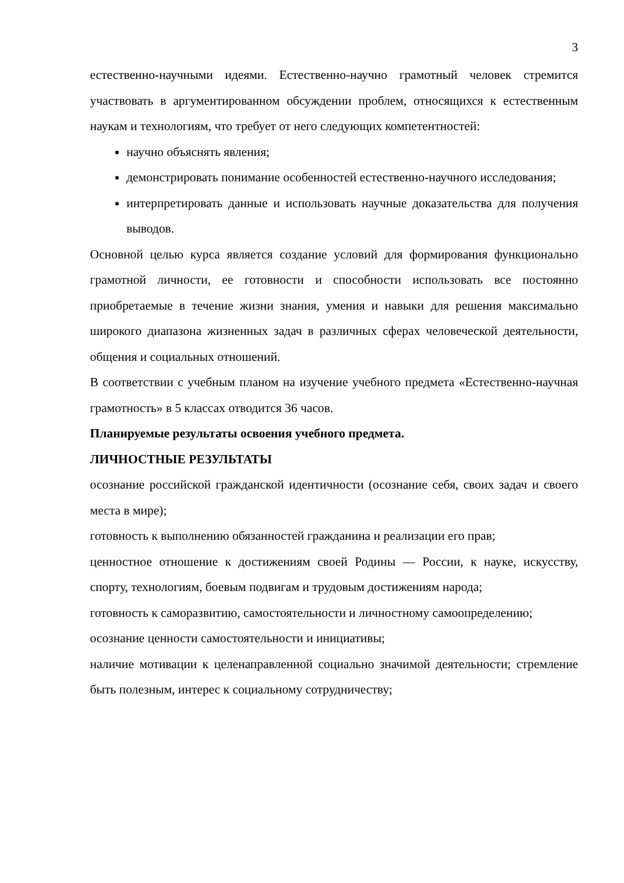3
естественно-научными идеями. Естественно-научно грамотный человек стремится участвовать в аргументированном обсуждении проблем, относящихся к естественным наукам и технологиям, что требует от него следующих компетентностей:
научно объяснять явления;
демонстрировать понимание особенностей естественно-научного исследования;
интерпретировать данные и использовать научные доказательства для получения выводов.
Основной целью курса является создание условий для формирования функционально грамотной личности, ее готовности и способности использовать все постоянно приобретаемые в течение жизни знания, умения и навыки для решения максимально широкого диапазона жизненных задач в различных сферах человеческой деятельности, общения и социальных отношений.
В соответствии с учебным планом на изучение учебного предмета «Естественно-научная грамотность» в 5 классах отводится 36 часов.
Планируемые результаты освоения учебного предмета.
ЛИЧНОСТНЫЕ РЕЗУЛЬТАТЫ
осознание российской гражданской идентичности (осознание себя, своих задач и своего места в мире);
готовность к выполнению обязанностей гражданина и реализации его прав;
ценностное отношение к достижениям своей Родины — России, к науке, искусству, спорту, технологиям, боевым подвигам и трудовым достижениям народа;
готовность к саморазвитию, самостоятельности и личностному самоопределению;
осознание ценности самостоятельности и инициативы;
наличие мотивации к целенаправленной социально значимой деятельности; стремление быть полезным, интерес к социальному сотрудничеству;